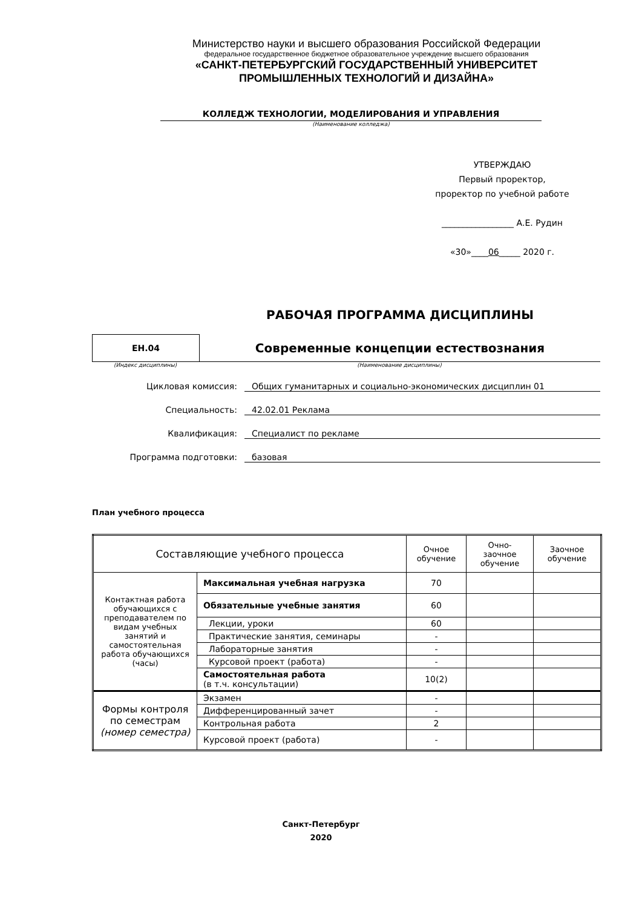Министерство науки и высшего образования Российской Федерации
федеральное государственное бюджетное образовательное учреждение высшего образования
«САНКТ-ПЕТЕРБУРГСКИЙ ГОСУДАРСТВЕННЫЙ УНИВЕРСИТЕТ
ПРОМЫШЛЕННЫХ ТЕХНОЛОГИЙ И ДИЗАЙНА»
КОЛЛЕДЖ ТЕХНОЛОГИИ, МОДЕЛИРОВАНИЯ И УПРАВЛЕНИЯ
(Наименование колледжа)
УТВЕРЖДАЮ
Первый проректор,
проректор по учебной работе
_________________ А.Е. Рудин
«30»____06_____ 2020 г.
РАБОЧАЯ ПРОГРАММА ДИСЦИПЛИНЫ
ЕН.04
Современные концепции естествознания
(Индекс дисциплины) (Наименование дисциплины)
Цикловая комиссия: Общих гуманитарных и социально-экономических дисциплин 01
Специальность: 42.02.01 Реклама
Квалификация: Специалист по рекламе
Программа подготовки: базовая
План учебного процесса
| Составляющие учебного процесса | | Очное обучение | Очно-заочное обучение | Заочное обучение |
| --- | --- | --- | --- | --- |
| Контактная работа обучающихся с преподавателем по видам учебных занятий и самостоятельная работа обучающихся (часы) | Максимальная учебная нагрузка | 70 | | |
| | Обязательные учебные занятия | 60 | | |
| | Лекции, уроки | 60 | | |
| | Практические занятия, семинары | - | | |
| | Лабораторные занятия | - | | |
| | Курсовой проект (работа) | - | | |
| | Самостоятельная работа (в т.ч. консультации) | 10(2) | | |
| Формы контроля по семестрам (номер семестра) | Экзамен | - | | |
| | Дифференцированный зачет | - | | |
| | Контрольная работа | 2 | | |
| | Курсовой проект (работа) | - | | |
Санкт-Петербург
2020